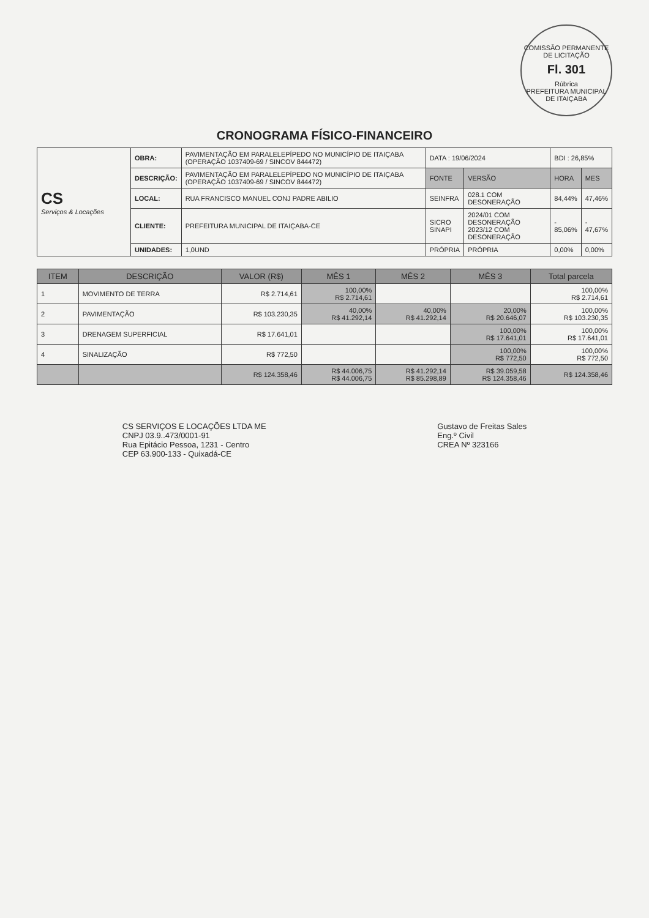COMISSÃO PERMANENTE DE LICITAÇÃO
Fl. 301
Rúbrica
PREFEITURA MUNICIPAL DE ITAIÇABA
CRONOGRAMA FÍSICO-FINANCEIRO
| CS Serviços & Locações | OBRA: | PAVIMENTAÇÃO EM PARALELEPÍPEDO NO MUNICÍPIO DE ITAIÇABA (OPERAÇÃO 1037409-69 / SINCOV 844472) | DATA : 19/06/2024 | | BDI : 26,85% | |
| | DESCRIÇÃO: | PAVIMENTAÇÃO EM PARALELEPÍPEDO NO MUNICÍPIO DE ITAIÇABA (OPERAÇÃO 1037409-69 / SINCOV 844472) | FONTE | VERSÃO | HORA | MES |
| | LOCAL: | RUA FRANCISCO MANUEL CONJ PADRE ABILIO | SEINFRA | 028.1 COM DESONERAÇÃO | 84,44% | 47,46% |
| | CLIENTE: | PREFEITURA MUNICIPAL DE ITAIÇABA-CE | SICRO SINAPI | 2024/01 COM DESONERAÇÃO 2023/12 COM DESONERAÇÃO | - 85,06% | - 47,67% |
| | UNIDADES: | 1,0UND | PRÓPRIA | PRÓPRIA | 0,00% | 0,00% |
| ITEM | DESCRIÇÃO | VALOR (R$) | MÊS 1 | MÊS 2 | MÊS 3 | Total parcela |
| --- | --- | --- | --- | --- | --- | --- |
| 1 | MOVIMENTO DE TERRA | R$ 2.714,61 | 100,00% R$ 2.714,61 | | | 100,00% R$ 2.714,61 |
| 2 | PAVIMENTAÇÃO | R$ 103.230,35 | 40,00% R$ 41.292,14 | 40,00% R$ 41.292,14 | 20,00% R$ 20.646,07 | 100,00% R$ 103.230,35 |
| 3 | DRENAGEM SUPERFICIAL | R$ 17.641,01 | | | 100,00% R$ 17.641,01 | 100,00% R$ 17.641,01 |
| 4 | SINALIZAÇÃO | R$ 772,50 | | | 100,00% R$ 772,50 | 100,00% R$ 772,50 |
| | | R$ 124.358,46 | R$ 44.006,75 R$ 44.006,75 | R$ 41.292,14 R$ 85.298,89 | R$ 39.059,58 R$ 124.358,46 | R$ 124.358,46 |
CS SERVIÇOS E LOCAÇÕES LTDA ME
CNPJ 03.9..473/0001-91
Rua Epitácio Pessoa, 1231 - Centro
CEP 63.900-133 - Quixadá-CE
Gustavo de Freitas Sales
Eng.º Civil
CREA Nº 323166